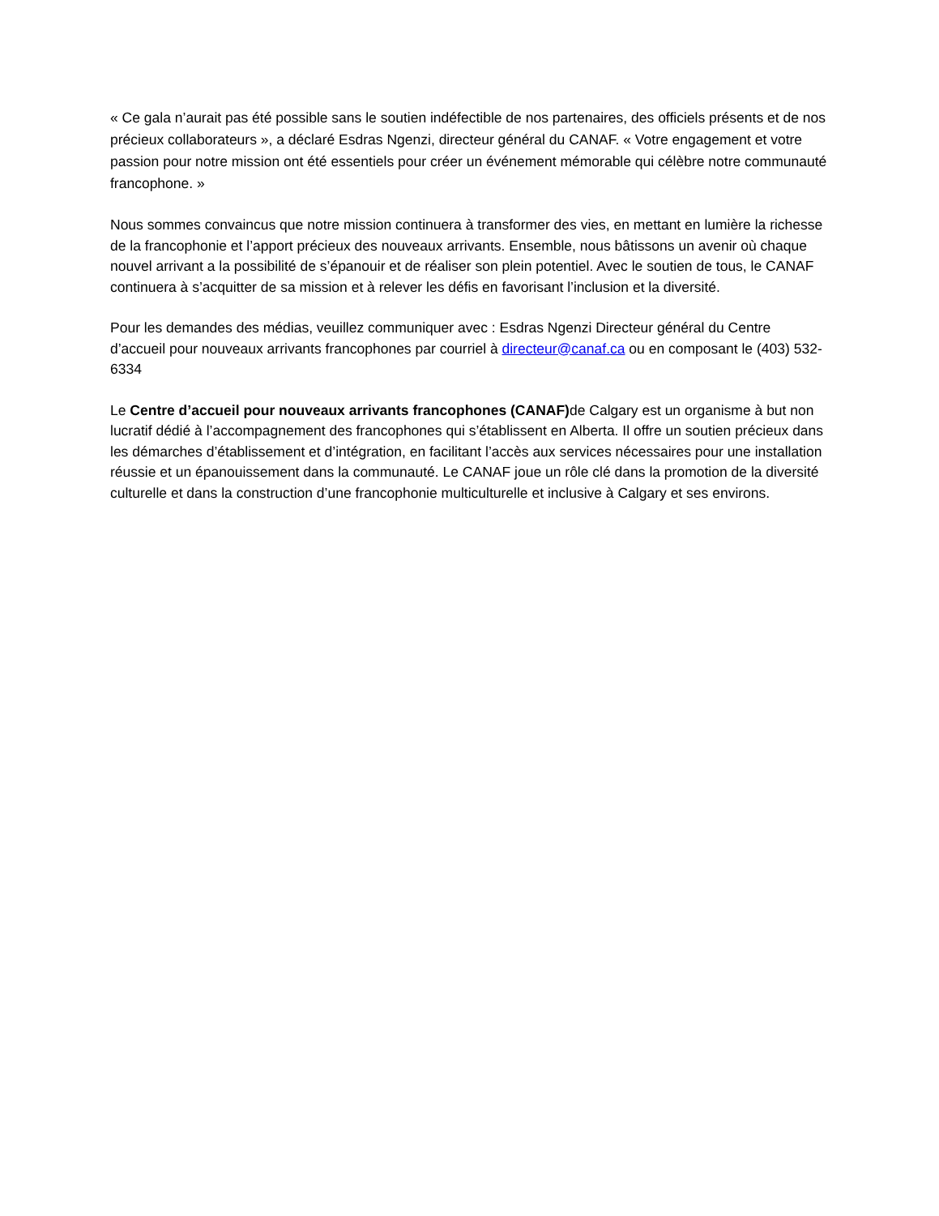« Ce gala n’aurait pas été possible sans le soutien indéfectible de nos partenaires, des officiels présents et de nos précieux collaborateurs », a déclaré Esdras Ngenzi, directeur général du CANAF. « Votre engagement et votre passion pour notre mission ont été essentiels pour créer un événement mémorable qui célèbre notre communauté francophone. »
Nous sommes convaincus que notre mission continuera à transformer des vies, en mettant en lumière la richesse de la francophonie et l’apport précieux des nouveaux arrivants. Ensemble, nous bâtissons un avenir où chaque nouvel arrivant a la possibilité de s’épanouir et de réaliser son plein potentiel. Avec le soutien de tous, le CANAF continuera à s’acquitter de sa mission et à relever les défis en favorisant l’inclusion et la diversité.
Pour les demandes des médias, veuillez communiquer avec : Esdras Ngenzi Directeur général du Centre d’accueil pour nouveaux arrivants francophones par courriel à directeur@canaf.ca ou en composant le (403) 532-6334
Le Centre d’accueil pour nouveaux arrivants francophones (CANAF) de Calgary est un organisme à but non lucratif dédié à l’accompagnement des francophones qui s’établissent en Alberta. Il offre un soutien précieux dans les démarches d’établissement et d’intégration, en facilitant l’accès aux services nécessaires pour une installation réussie et un épanouissement dans la communauté. Le CANAF joue un rôle clé dans la promotion de la diversité culturelle et dans la construction d’une francophonie multiculturelle et inclusive à Calgary et ses environs.